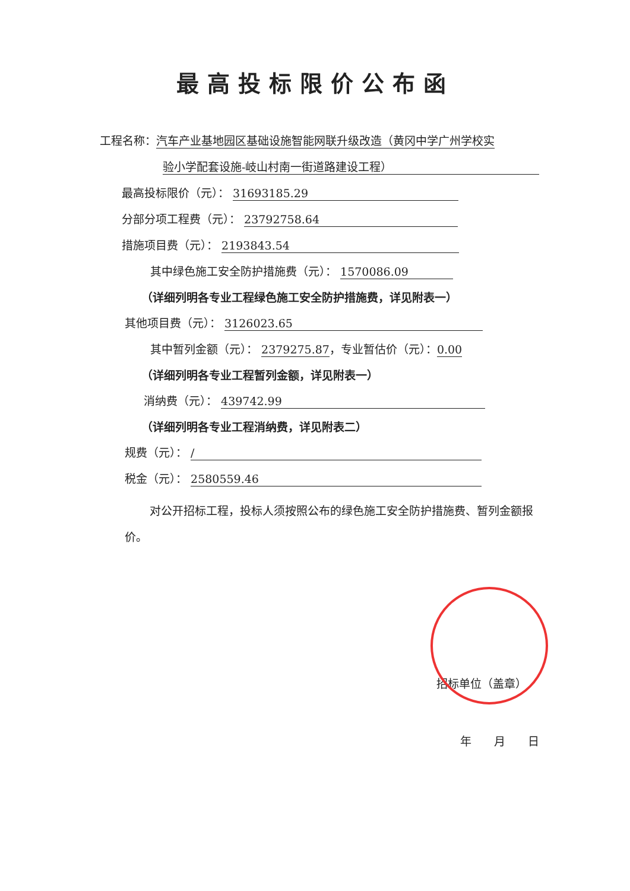最高投标限价公布函
工程名称：汽车产业基地园区基础设施智能网联升级改造（黄冈中学广州学校实
验小学配套设施-岐山村南一街道路建设工程）
最高投标限价（元）： 31693185.29
分部分项工程费（元）： 23792758.64
措施项目费（元）： 2193843.54
其中绿色施工安全防护措施费（元）： 1570086.09
（详细列明各专业工程绿色施工安全防护措施费，详见附表一）
其他项目费（元）： 3126023.65
其中暂列金额（元）： 2379275.87，专业暂估价（元）：0.00
（详细列明各专业工程暂列金额，详见附表一）
消纳费（元）： 439742.99
（详细列明各专业工程消纳费，详见附表二）
规费（元）： /
税金（元）： 2580559.46
对公开招标工程，投标人须按照公布的绿色施工安全防护措施费、暂列金额报价。
招标单位（盖章）
年　　月　　日